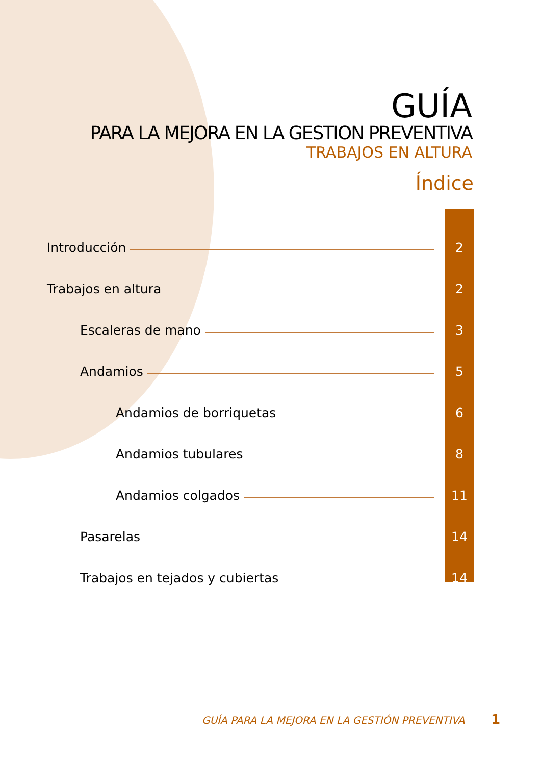GUÍA
PARA LA MEJORA EN LA GESTION PREVENTIVA
TRABAJOS EN ALTURA
Índice
Introducción 2
Trabajos en altura 2
Escaleras de mano 3
Andamios 5
Andamios de borriquetas 6
Andamios tubulares 8
Andamios colgados 11
Pasarelas 14
Trabajos en tejados y cubiertas 14
GUÍA PARA LA MEJORA EN LA GESTIÓN PREVENTIVA 1